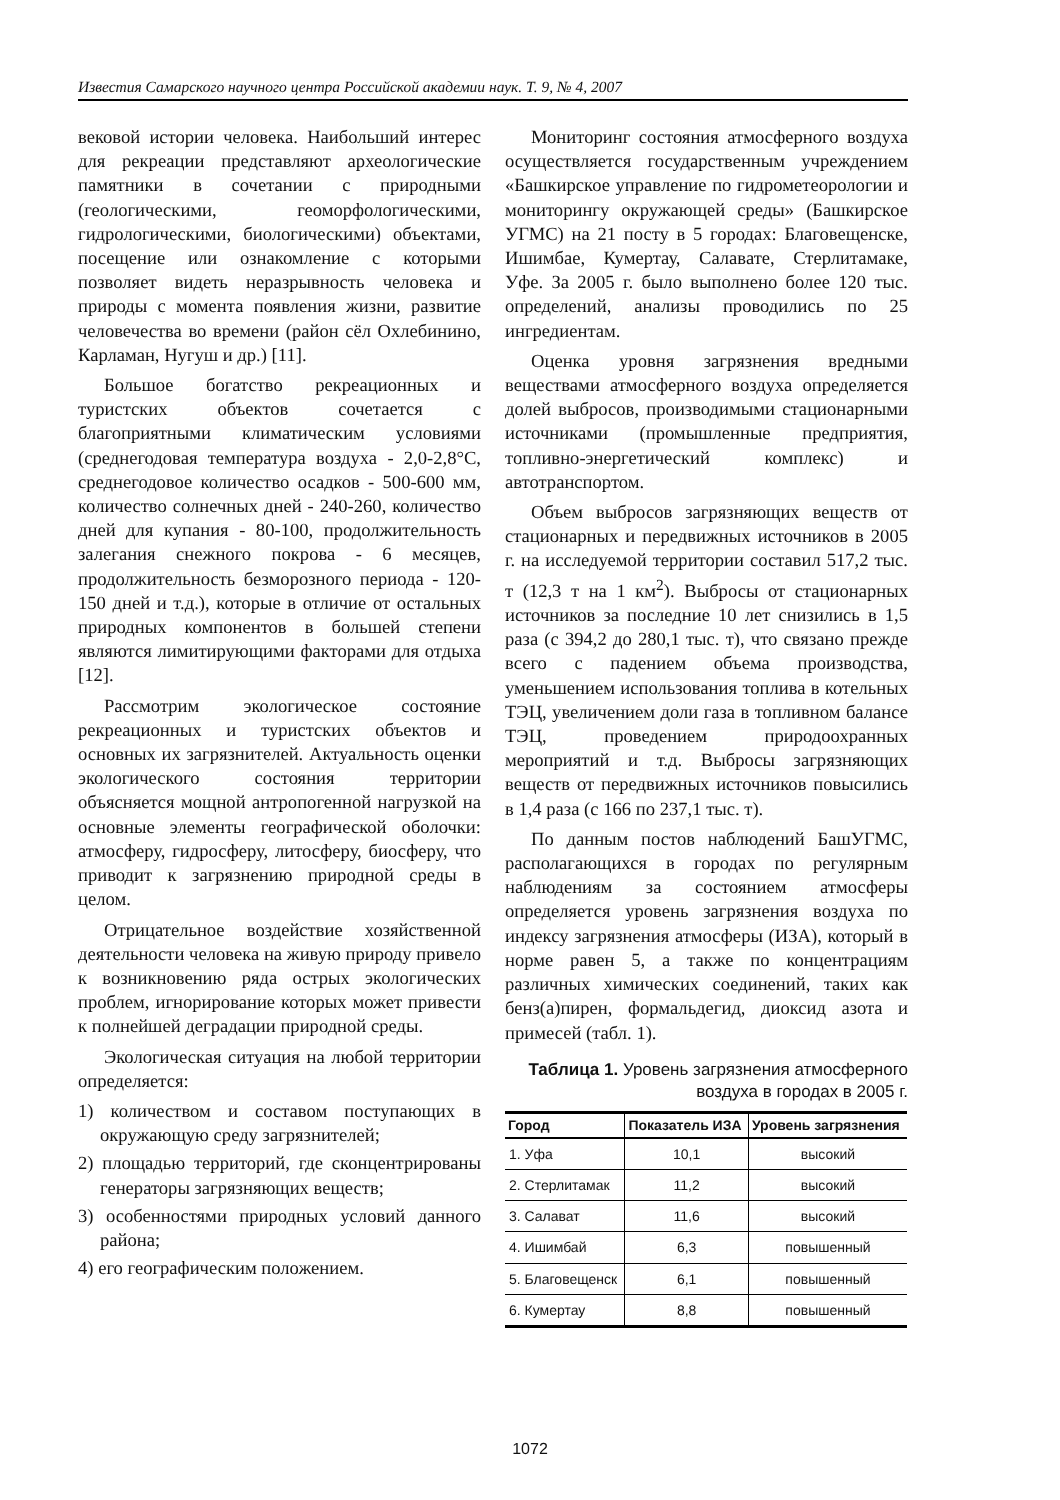Известия Самарского научного центра Российской академии наук. Т. 9, № 4, 2007
вековой истории человека. Наибольший интерес для рекреации представляют археологические памятники в сочетании с природными (геологическими, геоморфологическими, гидрологическими, биологическими) объектами, посещение или ознакомление с которыми позволяет видеть неразрывность человека и природы с момента появления жизни, развитие человечества во времени (район сёл Охлебинино, Карламан, Нугуш и др.) [11].
Большое богатство рекреационных и туристских объектов сочетается с благоприятными климатическим условиями (среднегодовая температура воздуха - 2,0-2,8°С, среднегодовое количество осадков - 500-600 мм, количество солнечных дней - 240-260, количество дней для купания - 80-100, продолжительность залегания снежного покрова - 6 месяцев, продолжительность безморозного периода - 120-150 дней и т.д.), которые в отличие от остальных природных компонентов в большей степени являются лимитирующими факторами для отдыха [12].
Рассмотрим экологическое состояние рекреационных и туристских объектов и основных их загрязнителей. Актуальность оценки экологического состояния территории объясняется мощной антропогенной нагрузкой на основные элементы географической оболочки: атмосферу, гидросферу, литосферу, биосферу, что приводит к загрязнению природной среды в целом.
Отрицательное воздействие хозяйственной деятельности человека на живую природу привело к возникновению ряда острых экологических проблем, игнорирование которых может привести к полнейшей деградации природной среды.
Экологическая ситуация на любой территории определяется:
1) количеством и составом поступающих в окружающую среду загрязнителей;
2) площадью территорий, где сконцентрированы генераторы загрязняющих веществ;
3) особенностями природных условий данного района;
4) его географическим положением.
Мониторинг состояния атмосферного воздуха осуществляется государственным учреждением «Башкирское управление по гидрометеорологии и мониторингу окружающей среды» (Башкирское УГМС) на 21 посту в 5 городах: Благовещенске, Ишимбае, Кумертау, Салавате, Стерлитамаке, Уфе. За 2005 г. было выполнено более 120 тыс. определений, анализы проводились по 25 ингредиентам.
Оценка уровня загрязнения вредными веществами атмосферного воздуха определяется долей выбросов, производимыми стационарными источниками (промышленные предприятия, топливно-энергетический комплекс) и автотранспортом.
Объем выбросов загрязняющих веществ от стационарных и передвижных источников в 2005 г. на исследуемой территории составил 517,2 тыс. т (12,3 т на 1 км<sup>2</sup>). Выбросы от стационарных источников за последние 10 лет снизились в 1,5 раза (с 394,2 до 280,1 тыс. т), что связано прежде всего с падением объема производства, уменьшением использования топлива в котельных ТЭЦ, увеличением доли газа в топливном балансе ТЭЦ, проведением природоохранных мероприятий и т.д. Выбросы загрязняющих веществ от передвижных источников повысились в 1,4 раза (с 166 по 237,1 тыс. т).
По данным постов наблюдений БашУГМС, располагающихся в городах по регулярным наблюдениям за состоянием атмосферы определяется уровень загрязнения воздуха по индексу загрязнения атмосферы (ИЗА), который в норме равен 5, а также по концентрациям различных химических соединений, таких как бенз(а)пирен, формальдегид, диоксид азота и примесей (табл. 1).
Таблица 1. Уровень загрязнения атмосферного воздуха в городах в 2005 г.
| Город | Показатель ИЗА | Уровень загрязнения |
| --- | --- | --- |
| 1. Уфа | 10,1 | высокий |
| 2. Стерлитамак | 11,2 | высокий |
| 3. Салават | 11,6 | высокий |
| 4. Ишимбай | 6,3 | повышенный |
| 5. Благовещенск | 6,1 | повышенный |
| 6. Кумертау | 8,8 | повышенный |
1072